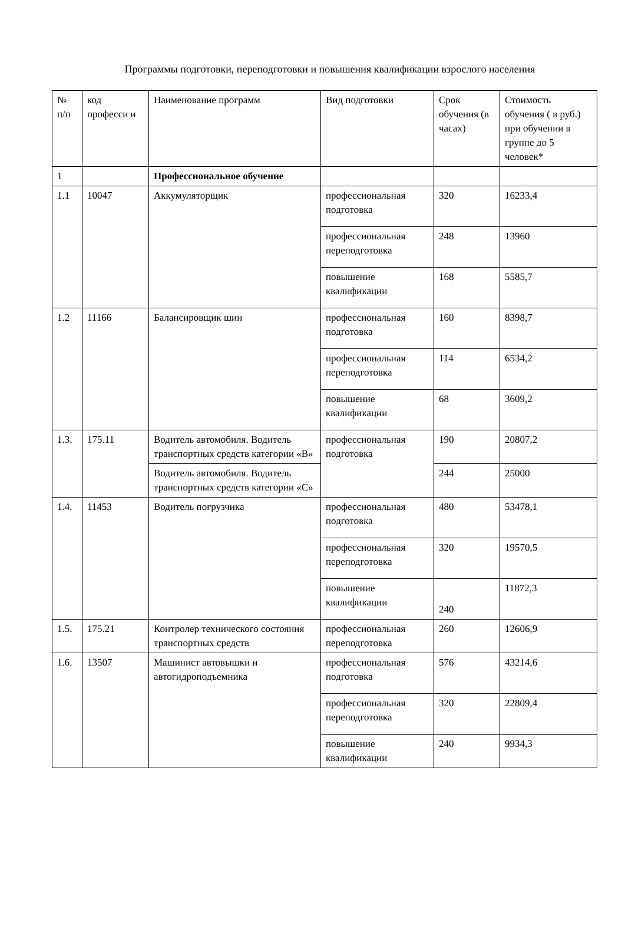Программы подготовки, переподготовки и повышения квалификации взрослого населения
| № п/п | код професси и | Наименование программ | Вид подготовки | Срок обучения (в часах) | Стоимость обучения ( в руб.) при обучении в группе до 5 человек* |
| 1 | | Профессиональное обучение | | | |
| 1.1 | 10047 | Аккумуляторщик | профессиональная подготовка | 320 | 16233,4 |
| | | | профессиональная переподготовка | 248 | 13960 |
| | | | повышение квалификации | 168 | 5585,7 |
| 1.2 | 11166 | Балансировщик шин | профессиональная подготовка | 160 | 8398,7 |
| | | | профессиональная переподготовка | 114 | 6534,2 |
| | | | повышение квалификации | 68 | 3609,2 |
| 1.3. | 175.11 | Водитель автомобиля. Водитель транспортных средств категории «В» | профессиональная подготовка | 190 | 20807,2 |
| | | Водитель автомобиля. Водитель транспортных средств категории «С» | | 244 | 25000 |
| 1.4. | 11453 | Водитель погрузчика | профессиональная подготовка | 480 | 53478,1 |
| | | | профессиональная переподготовка | 320 | 19570,5 |
| | | | повышение квалификации | 240 | 11872,3 |
| 1.5. | 175.21 | Контролер технического состояния транспортных средств | профессиональная переподготовка | 260 | 12606,9 |
| 1.6. | 13507 | Машинист автовышки и автогидроподъемника | профессиональная подготовка | 576 | 43214,6 |
| | | | профессиональная переподготовка | 320 | 22809,4 |
| | | | повышение квалификации | 240 | 9934,3 |